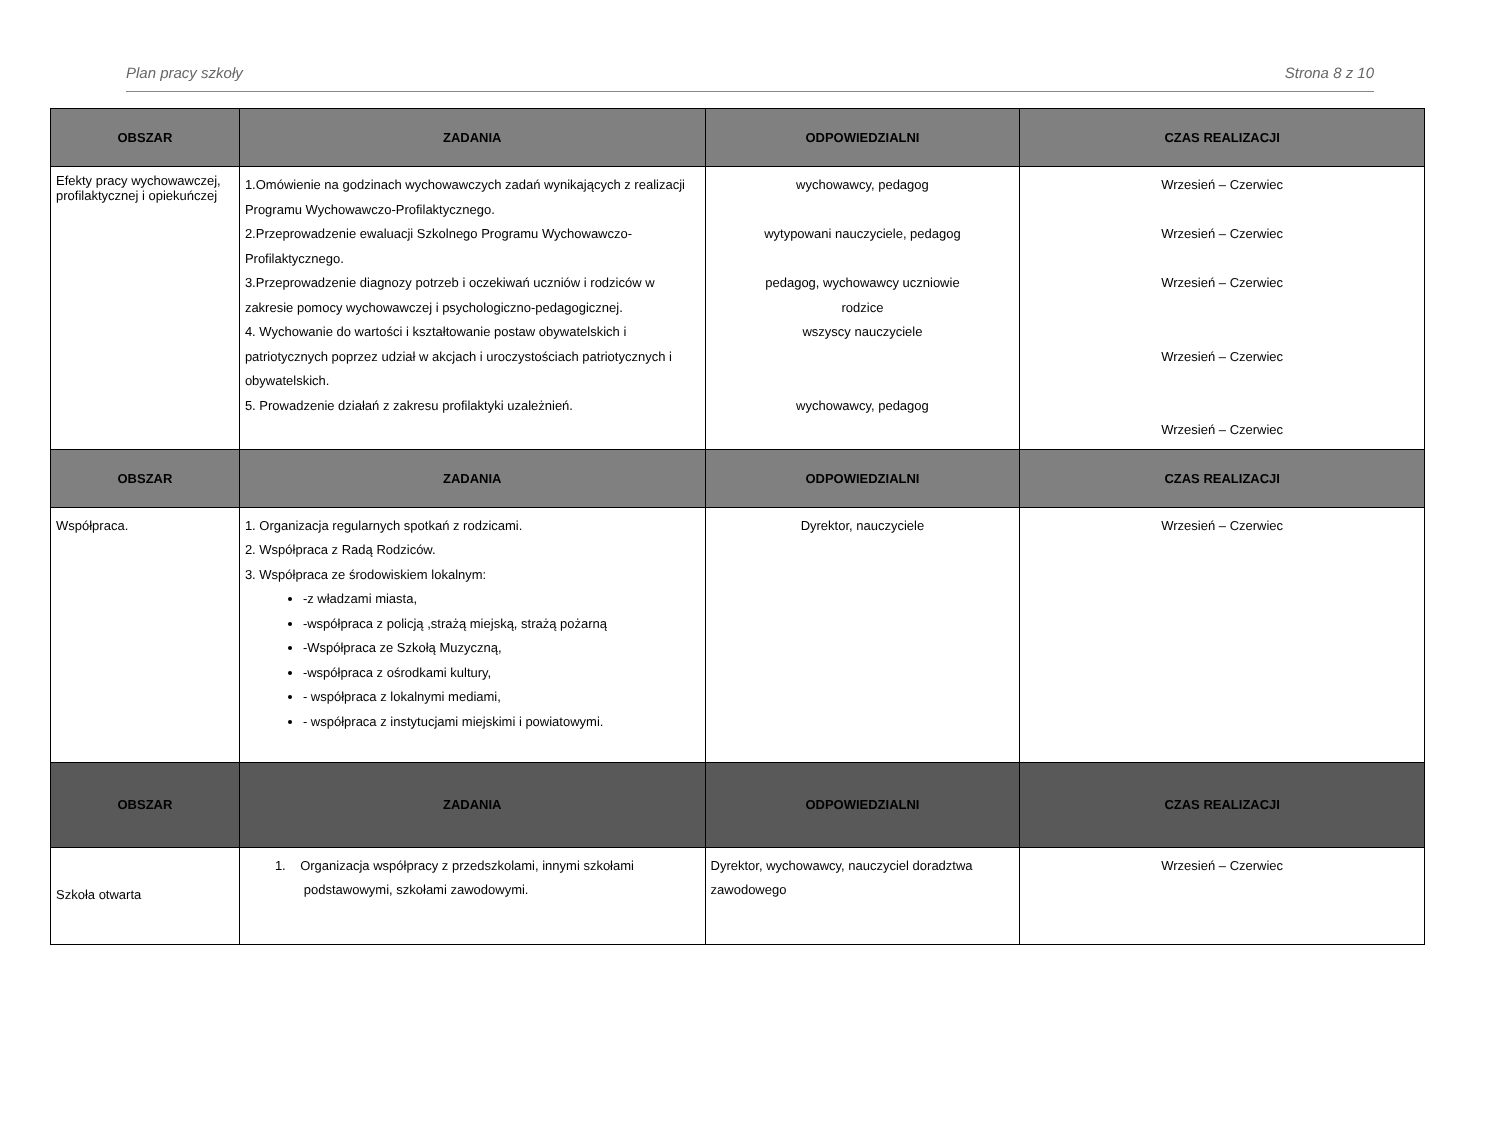Plan pracy szkoły Strona 8 z 10
| OBSZAR | ZADANIA | ODPOWIEDZIALNI | CZAS REALIZACJI |
| --- | --- | --- | --- |
| Efekty pracy wychowawczej, profilaktycznej i opiekuńczej | 1.Omówienie na godzinach wychowawczych zadań wynikających z realizacji Programu Wychowawczo-Profilaktycznego. 2.Przeprowadzenie ewaluacji Szkolnego Programu Wychowawczo-Profilaktycznego. 3.Przeprowadzenie diagnozy potrzeb i oczekiwań uczniów i rodziców w zakresie pomocy wychowawczej i psychologiczno-pedagogicznej. 4. Wychowanie do wartości i kształtowanie postaw obywatelskich i patriotycznych poprzez udział w akcjach i uroczystościach patriotycznych i obywatelskich. 5. Prowadzenie działań z zakresu profilaktyki uzależnień. | wychowawcy, pedagog wytypowani nauczyciele, pedagog pedagog, wychowawcy uczniowie rodzice wszyscy nauczyciele wychowawcy, pedagog | Wrzesień – Czerwiec Wrzesień – Czerwiec Wrzesień – Czerwiec Wrzesień – Czerwiec Wrzesień – Czerwiec |
| OBSZAR | ZADANIA | ODPOWIEDZIALNI | CZAS REALIZACJI |
| Współpraca. | 1. Organizacja regularnych spotkań z rodzicami. 2. Współpraca z Radą Rodziców. 3. Współpraca ze środowiskiem lokalnym: -z władzami miasta, -współpraca z policją ,strażą miejską, strażą pożarną -Współpraca ze Szkołą Muzyczną, -współpraca z ośrodkami kultury, - współpraca z lokalnymi mediami, - współpraca z instytucjami miejskimi i powiatowymi. | Dyrektor, nauczyciele | Wrzesień – Czerwiec |
| OBSZAR | ZADANIA | ODPOWIEDZIALNI | CZAS REALIZACJI |
| Szkoła otwarta | 1. Organizacja współpracy z przedszkolami, innymi szkołami podstawowymi, szkołami zawodowymi. | Dyrektor, wychowawcy, nauczyciel doradztwa zawodowego | Wrzesień – Czerwiec |